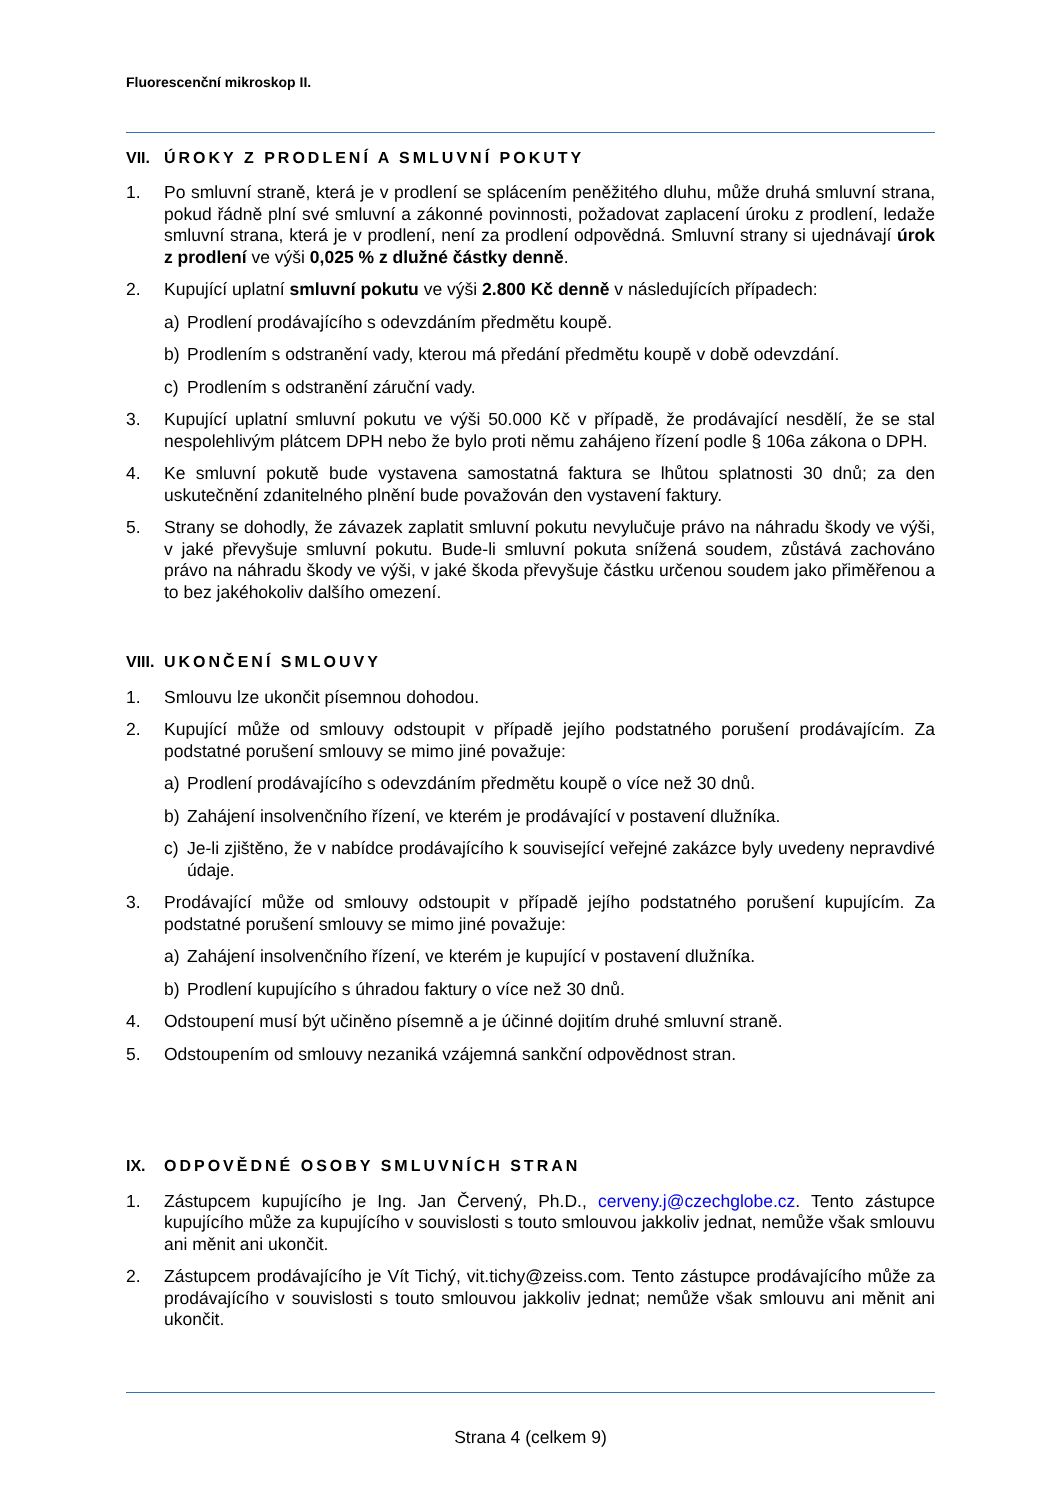Fluorescenční mikroskop II.
VII. ÚROKY Z PRODLENÍ A SMLUVNÍ POKUTY
1. Po smluvní straně, která je v prodlení se splácením peněžitého dluhu, může druhá smluvní strana, pokud řádně plní své smluvní a zákonné povinnosti, požadovat zaplacení úroku z prodlení, ledaže smluvní strana, která je v prodlení, není za prodlení odpovědná. Smluvní strany si ujednávají úrok z prodlení ve výši 0,025 % z dlužné částky denně.
2. Kupující uplatní smluvní pokutu ve výši 2.800 Kč denně v následujících případech:
a) Prodlení prodávajícího s odevzdáním předmětu koupě.
b) Prodlením s odstranění vady, kterou má předání předmětu koupě v době odevzdání.
c) Prodlením s odstranění záruční vady.
3. Kupující uplatní smluvní pokutu ve výši 50.000 Kč v případě, že prodávající nesdělí, že se stal nespolehlivým plátcem DPH nebo že bylo proti němu zahájeno řízení podle § 106a zákona o DPH.
4. Ke smluvní pokutě bude vystavena samostatná faktura se lhůtou splatnosti 30 dnů; za den uskutečnění zdanitelného plnění bude považován den vystavení faktury.
5. Strany se dohodly, že závazek zaplatit smluvní pokutu nevylučuje právo na náhradu škody ve výši, v jaké převyšuje smluvní pokutu. Bude-li smluvní pokuta snížená soudem, zůstává zachováno právo na náhradu škody ve výši, v jaké škoda převyšuje částku určenou soudem jako přiměřenou a to bez jakéhokoliv dalšího omezení.
VIII. UKONČENÍ SMLOUVY
1. Smlouvu lze ukončit písemnou dohodou.
2. Kupující může od smlouvy odstoupit v případě jejího podstatného porušení prodávajícím. Za podstatné porušení smlouvy se mimo jiné považuje:
a) Prodlení prodávajícího s odevzdáním předmětu koupě o více než 30 dnů.
b) Zahájení insolvenčního řízení, ve kterém je prodávající v postavení dlužníka.
c) Je-li zjištěno, že v nabídce prodávajícího k související veřejné zakázce byly uvedeny nepravdivé údaje.
3. Prodávající může od smlouvy odstoupit v případě jejího podstatného porušení kupujícím. Za podstatné porušení smlouvy se mimo jiné považuje:
a) Zahájení insolvenčního řízení, ve kterém je kupující v postavení dlužníka.
b) Prodlení kupujícího s úhradou faktury o více než 30 dnů.
4. Odstoupení musí být učiněno písemně a je účinné dojitím druhé smluvní straně.
5. Odstoupením od smlouvy nezaniká vzájemná sankční odpovědnost stran.
IX. ODPOVĚDNÉ OSOBY SMLUVNÍCH STRAN
1. Zástupcem kupujícího je Ing. Jan Červený, Ph.D., cerveny.j@czechglobe.cz. Tento zástupce kupujícího může za kupujícího v souvislosti s touto smlouvou jakkoliv jednat, nemůže však smlouvu ani měnit ani ukončit.
2. Zástupcem prodávajícího je Vít Tichý, vit.tichy@zeiss.com. Tento zástupce prodávajícího může za prodávajícího v souvislosti s touto smlouvou jakkoliv jednat; nemůže však smlouvu ani měnit ani ukončit.
Strana 4 (celkem 9)